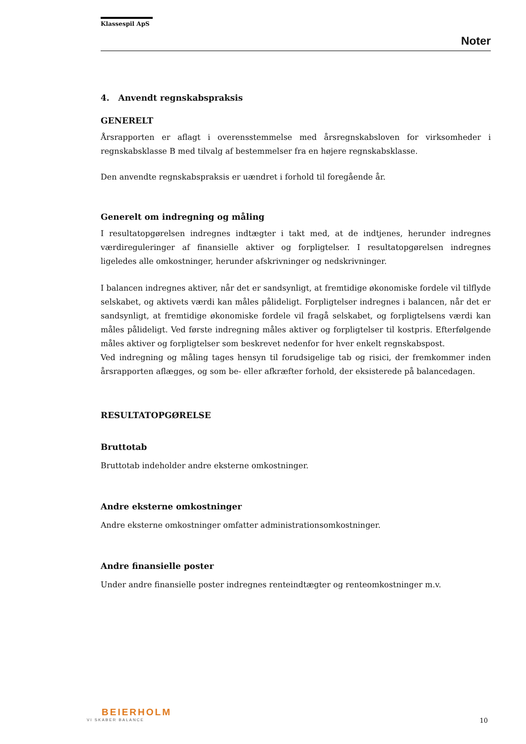Klassespil ApS
Noter
4. Anvendt regnskabspraksis
GENERELT
Årsrapporten er aflagt i overensstemmelse med årsregnskabsloven for virksomheder i regnskabsklasse B med tilvalg af bestemmelser fra en højere regnskabsklasse.
Den anvendte regnskabspraksis er uændret i forhold til foregående år.
Generelt om indregning og måling
I resultatopgørelsen indregnes indtægter i takt med, at de indtjenes, herunder indregnes værdireguleringer af finansielle aktiver og forpligtelser. I resultatopgørelsen indregnes ligeledes alle omkostninger, herunder afskrivninger og nedskrivninger.
I balancen indregnes aktiver, når det er sandsynligt, at fremtidige økonomiske fordele vil tilflyde selskabet, og aktivets værdi kan måles pålideligt. Forpligtelser indregnes i balancen, når det er sandsynligt, at fremtidige økonomiske fordele vil fragå selskabet, og forpligtelsens værdi kan måles pålideligt. Ved første indregning måles aktiver og forpligtelser til kostpris. Efterfølgende måles aktiver og forpligtelser som beskrevet nedenfor for hver enkelt regnskabspost.
Ved indregning og måling tages hensyn til forudsigelige tab og risici, der fremkommer inden årsrapporten aflægges, og som be- eller afkræfter forhold, der eksisterede på balancedagen.
RESULTATOPGØRELSE
Bruttotab
Bruttotab indeholder andre eksterne omkostninger.
Andre eksterne omkostninger
Andre eksterne omkostninger omfatter administrationsomkostninger.
Andre finansielle poster
Under andre finansielle poster indregnes renteindtægter og renteomkostninger m.v.
BEIERHOLM
VI SKABER BALANCE
10